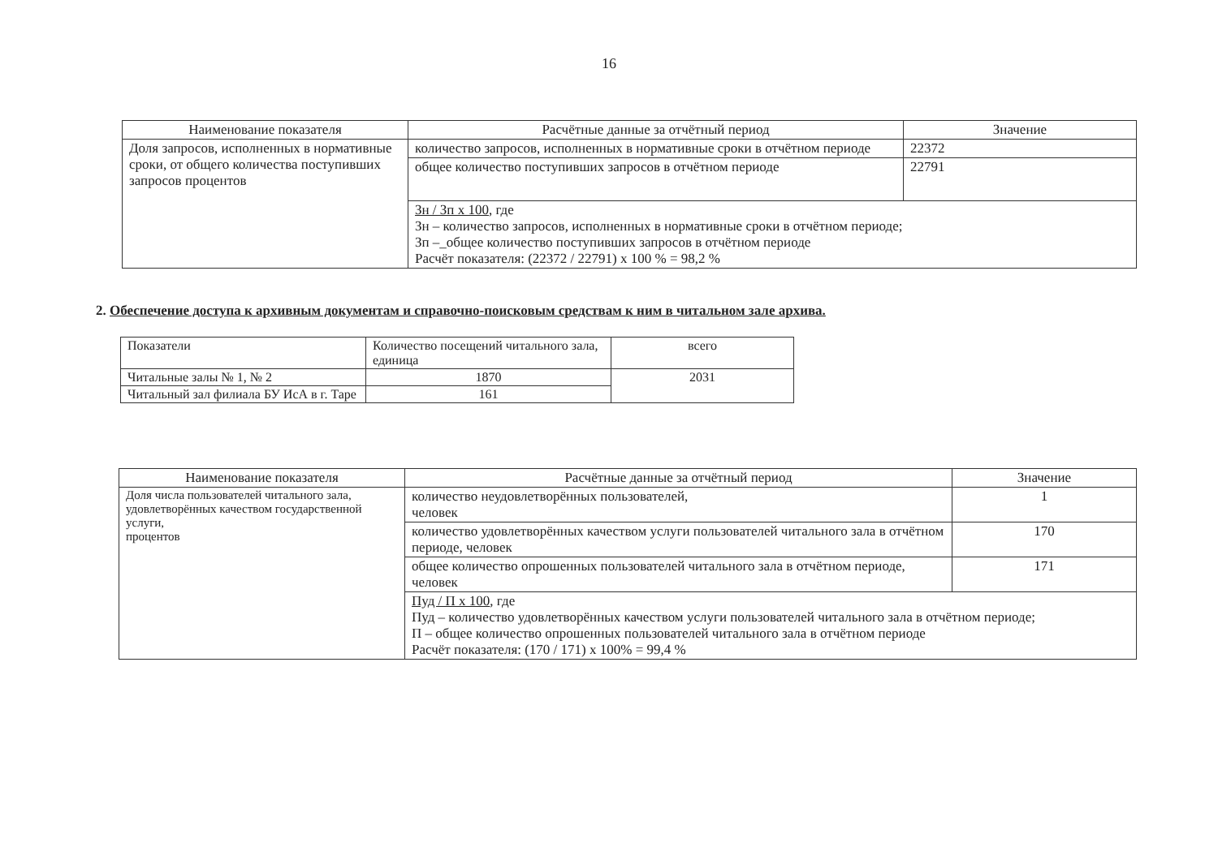16
| Наименование показателя | Расчётные данные за отчётный период | Значение |
| --- | --- | --- |
| Доля запросов, исполненных в нормативные сроки, от общего количества поступивших запросов процентов | количество запросов, исполненных в нормативные сроки в отчётном периоде | 22372 |
| | общее количество поступивших запросов в отчётном периоде | 22791 |
| | Зн / Зп х 100 , где Зн – количество запросов, исполненных в нормативные сроки в отчётном периоде; Зп –_общее количество поступивших запросов в отчётном периоде Расчёт показателя: (22372 / 22791) х 100 % = 98,2 % | |
2. Обеспечение доступа к архивным документам и справочно-поисковым средствам к ним в читальном зале архива.
| Показатели | Количество посещений читального зала, единица | всего |
| Читальные залы № 1, № 2 | 1870 | 2031 |
| Читальный зал филиала БУ ИсА в г. Таре | 161 | |
| Наименование показателя | Расчётные данные за отчётный период | Значение |
| --- | --- | --- |
| Доля числа пользователей читального зала, удовлетворённых качеством государственной услуги, процентов | количество неудовлетворённых пользователей, человек | 1 |
| | количество удовлетворённых качеством услуги пользователей читального зала в отчётном периоде, человек | 170 |
| | общее количество опрошенных пользователей читального зала в отчётном периоде, человек | 171 |
| | Пуд / П х 100 , где Пуд – количество удовлетворённых качеством услуги пользователей читального зала в отчётном периоде; П – общее количество опрошенных пользователей читального зала в отчётном периоде Расчёт показателя: (170 / 171) х 100% = 99,4 % | |